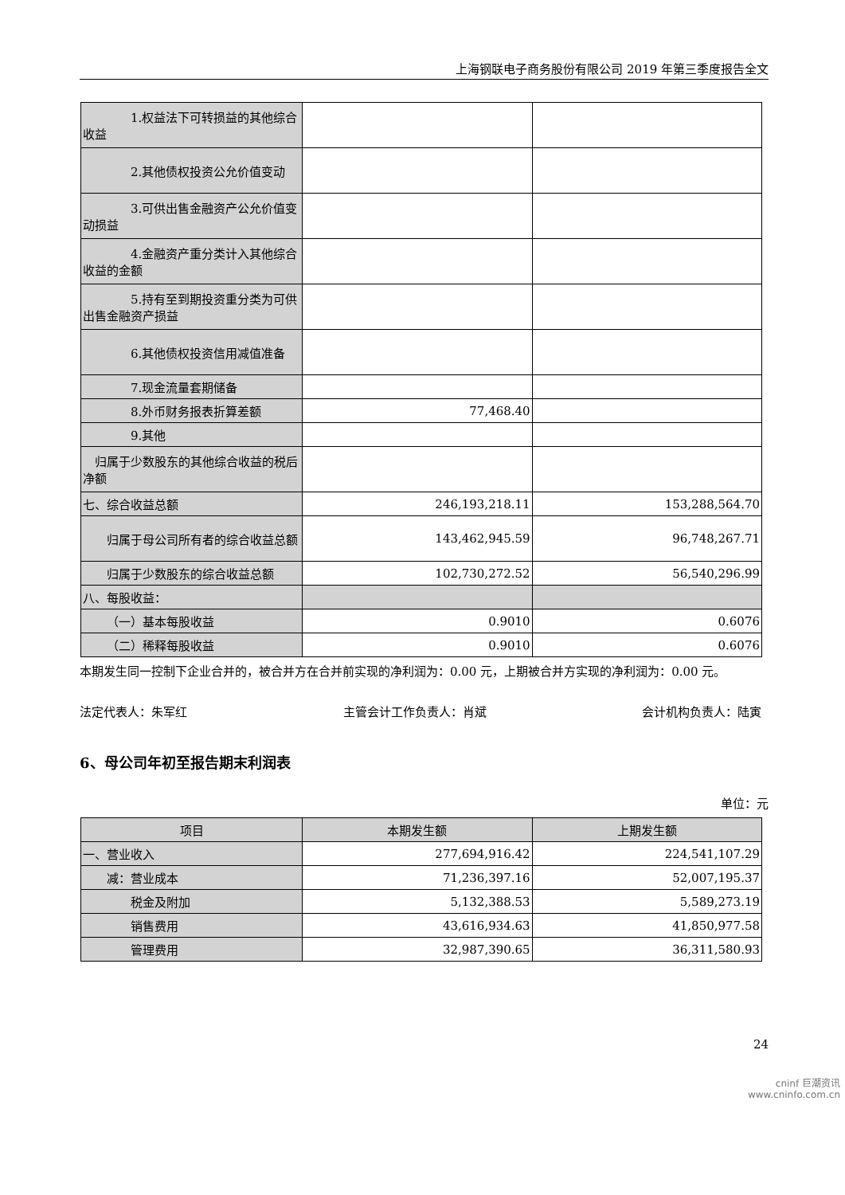上海钢联电子商务股份有限公司 2019 年第三季度报告全文
| 1.权益法下可转损益的其他综合收益 | | |
| 2.其他债权投资公允价值变动 | | |
| 3.可供出售金融资产公允价值变动损益 | | |
| 4.金融资产重分类计入其他综合收益的金额 | | |
| 5.持有至到期投资重分类为可供出售金融资产损益 | | |
| 6.其他债权投资信用减值准备 | | |
| 7.现金流量套期储备 | | |
| 8.外币财务报表折算差额 | 77,468.40 | |
| 9.其他 | | |
| 归属于少数股东的其他综合收益的税后净额 | | |
| 七、综合收益总额 | 246,193,218.11 | 153,288,564.70 |
| 归属于母公司所有者的综合收益总额 | 143,462,945.59 | 96,748,267.71 |
| 归属于少数股东的综合收益总额 | 102,730,272.52 | 56,540,296.99 |
| 八、每股收益： | | |
| （一）基本每股收益 | 0.9010 | 0.6076 |
| （二）稀释每股收益 | 0.9010 | 0.6076 |
本期发生同一控制下企业合并的，被合并方在合并前实现的净利润为：0.00 元，上期被合并方实现的净利润为：0.00 元。
法定代表人：朱军红 主管会计工作负责人：肖斌 会计机构负责人：陆寅
6、母公司年初至报告期末利润表
单位：元
| 项目 | 本期发生额 | 上期发生额 |
| --- | --- | --- |
| 一、营业收入 | 277,694,916.42 | 224,541,107.29 |
| 减：营业成本 | 71,236,397.16 | 52,007,195.37 |
| 税金及附加 | 5,132,388.53 | 5,589,273.19 |
| 销售费用 | 43,616,934.63 | 41,850,977.58 |
| 管理费用 | 32,987,390.65 | 36,311,580.93 |
24
cninf 巨潮资讯
www.cninfo.com.cn